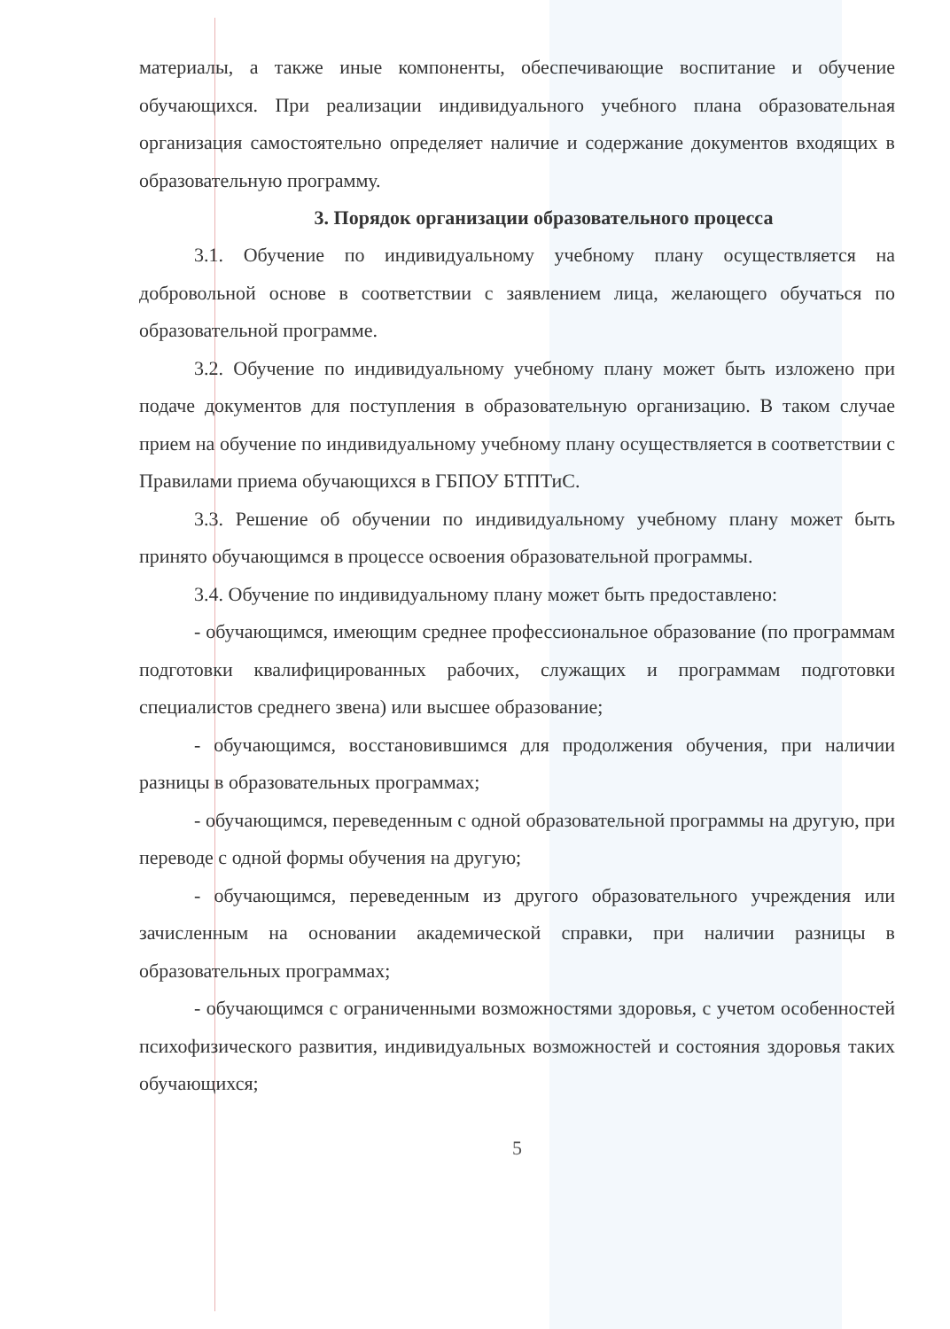материалы, а также иные компоненты, обеспечивающие воспитание и обучение обучающихся. При реализации индивидуального учебного плана образовательная организация самостоятельно определяет наличие и содержание документов входящих в образовательную программу.
3. Порядок организации образовательного процесса
3.1. Обучение по индивидуальному учебному плану осуществляется на добровольной основе в соответствии с заявлением лица, желающего обучаться по образовательной программе.
3.2. Обучение по индивидуальному учебному плану может быть изложено при подаче документов для поступления в образовательную организацию. В таком случае прием на обучение по индивидуальному учебному плану осуществляется в соответствии с Правилами приема обучающихся в ГБПОУ БТПТиС.
3.3. Решение об обучении по индивидуальному учебному плану может быть принято обучающимся в процессе освоения образовательной программы.
3.4. Обучение по индивидуальному плану может быть предоставлено:
- обучающимся, имеющим среднее профессиональное образование (по программам подготовки квалифицированных рабочих, служащих и программам подготовки специалистов среднего звена) или высшее образование;
- обучающимся, восстановившимся для продолжения обучения, при наличии разницы в образовательных программах;
- обучающимся, переведенным с одной образовательной программы на другую, при переводе с одной формы обучения на другую;
- обучающимся, переведенным из другого образовательного учреждения или зачисленным на основании академической справки, при наличии разницы в образовательных программах;
- обучающимся с ограниченными возможностями здоровья, с учетом особенностей психофизического развития, индивидуальных возможностей и состояния здоровья таких обучающихся;
5